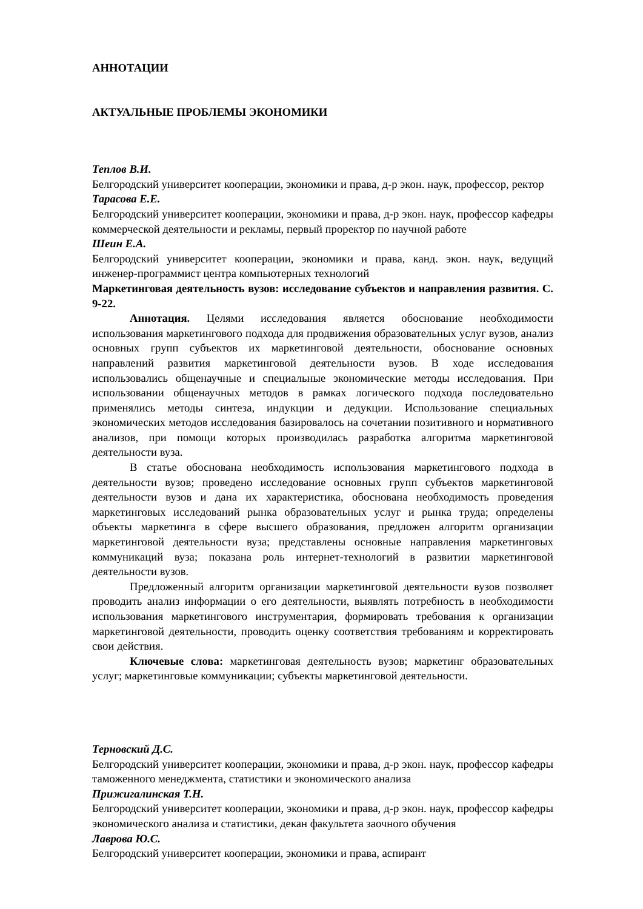АННОТАЦИИ
АКТУАЛЬНЫЕ ПРОБЛЕМЫ ЭКОНОМИКИ
Теплов В.И.
Белгородский университет кооперации, экономики и права, д-р экон. наук, профессор, ректор
Тарасова Е.Е.
Белгородский университет кооперации, экономики и права, д-р экон. наук, профессор кафедры коммерческой деятельности и рекламы, первый проректор по научной работе
Шеин Е.А.
Белгородский университет кооперации, экономики и права, канд. экон. наук, ведущий инженер-программист центра компьютерных технологий
Маркетинговая деятельность вузов: исследование субъектов и направления развития. С. 9-22.
Аннотация. Целями исследования является обоснование необходимости использования маркетингового подхода для продвижения образовательных услуг вузов, анализ основных групп субъектов их маркетинговой деятельности, обоснование основных направлений развития маркетинговой деятельности вузов. В ходе исследования использовались общенаучные и специальные экономические методы исследования. При использовании общенаучных методов в рамках логического подхода последовательно применялись методы синтеза, индукции и дедукции. Использование специальных экономических методов исследования базировалось на сочетании позитивного и нормативного анализов, при помощи которых производилась разработка алгоритма маркетинговой деятельности вуза.
В статье обоснована необходимость использования маркетингового подхода в деятельности вузов; проведено исследование основных групп субъектов маркетинговой деятельности вузов и дана их характеристика, обоснована необходимость проведения маркетинговых исследований рынка образовательных услуг и рынка труда; определены объекты маркетинга в сфере высшего образования, предложен алгоритм организации маркетинговой деятельности вуза; представлены основные направления маркетинговых коммуникаций вуза; показана роль интернет-технологий в развитии маркетинговой деятельности вузов.
Предложенный алгоритм организации маркетинговой деятельности вузов позволяет проводить анализ информации о его деятельности, выявлять потребность в необходимости использования маркетингового инструментария, формировать требования к организации маркетинговой деятельности, проводить оценку соответствия требованиям и корректировать свои действия.
Ключевые слова: маркетинговая деятельность вузов; маркетинг образовательных услуг; маркетинговые коммуникации; субъекты маркетинговой деятельности.
Терновский Д.С.
Белгородский университет кооперации, экономики и права, д-р экон. наук, профессор кафедры таможенного менеджмента, статистики и экономического анализа
Прижигалинская Т.Н.
Белгородский университет кооперации, экономики и права, д-р экон. наук, профессор кафедры экономического анализа и статистики, декан факультета заочного обучения
Лаврова Ю.С.
Белгородский университет кооперации, экономики и права, аспирант